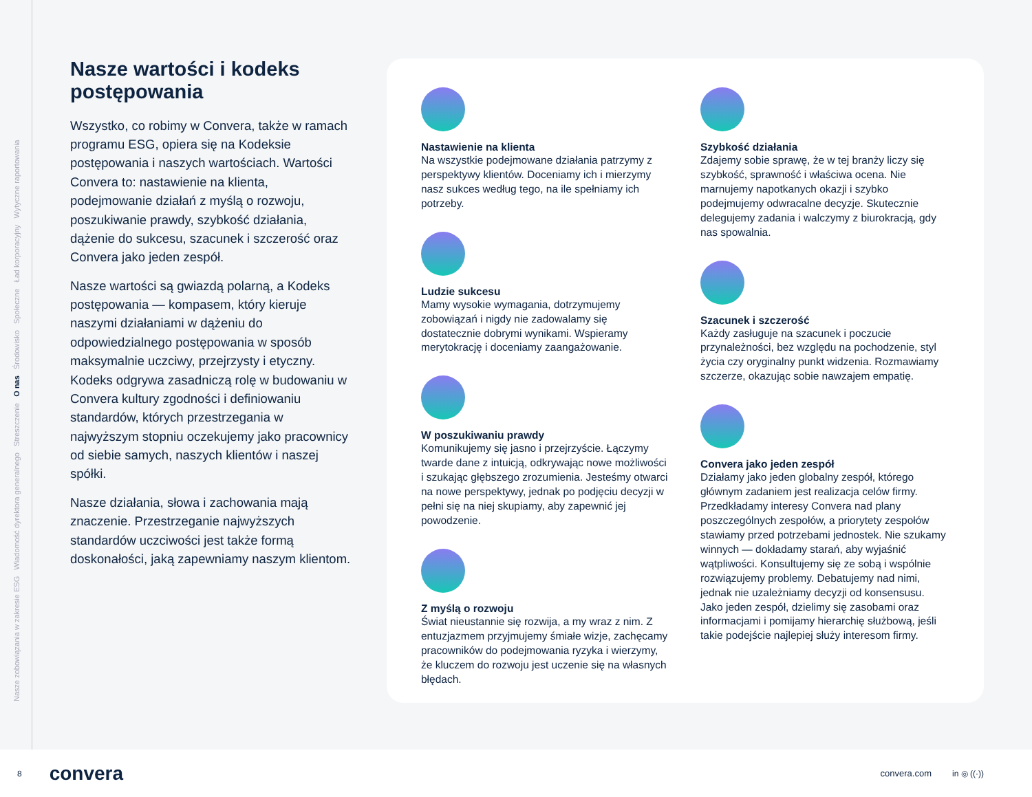Nasze zobowiązania w zakresie ESG Wiadomość dyrektora generalnego Streszczenie O nas Środowisko Społeczne Ład korporacyjny Wytyczne raportowania
Nasze wartości i kodeks postępowania
Wszystko, co robimy w Convera, także w ramach programu ESG, opiera się na Kodeksie postępowania i naszych wartościach. Wartości Convera to: nastawienie na klienta, podejmowanie działań z myślą o rozwoju, poszukiwanie prawdy, szybkość działania, dążenie do sukcesu, szacunek i szczerość oraz Convera jako jeden zespół.
Nasze wartości są gwiazdą polarną, a Kodeks postępowania — kompasem, który kieruje naszymi działaniami w dążeniu do odpowiedzialnego postępowania w sposób maksymalnie uczciwy, przejrzysty i etyczny. Kodeks odgrywa zasadniczą rolę w budowaniu w Convera kultury zgodności i definiowaniu standardów, których przestrzegania w najwyższym stopniu oczekujemy jako pracownicy od siebie samych, naszych klientów i naszej spółki.
Nasze działania, słowa i zachowania mają znaczenie. Przestrzeganie najwyższych standardów uczciwości jest także formą doskonałości, jaką zapewniamy naszym klientom.
Nastawienie na klienta
Na wszystkie podejmowane działania patrzymy z perspektywy klientów. Doceniamy ich i mierzymy nasz sukces według tego, na ile spełniamy ich potrzeby.
Ludzie sukcesu
Mamy wysokie wymagania, dotrzymujemy zobowiązań i nigdy nie zadowalamy się dostatecznie dobrymi wynikami. Wspieramy merytokrację i doceniamy zaangażowanie.
W poszukiwaniu prawdy
Komunikujemy się jasno i przejrzyście. Łączymy twarde dane z intuicją, odkrywając nowe możliwości i szukając głębszego zrozumienia. Jesteśmy otwarci na nowe perspektywy, jednak po podjęciu decyzji w pełni się na niej skupiamy, aby zapewnić jej powodzenie.
Z myślą o rozwoju
Świat nieustannie się rozwija, a my wraz z nim. Z entuzjazmem przyjmujemy śmiałe wizje, zachęcamy pracowników do podejmowania ryzyka i wierzymy, że kluczem do rozwoju jest uczenie się na własnych błędach.
Szybkość działania
Zdajemy sobie sprawę, że w tej branży liczy się szybkość, sprawność i właściwa ocena. Nie marnujemy napotkanych okazji i szybko podejmujemy odwracalne decyzje. Skutecznie delegujemy zadania i walczymy z biurokracją, gdy nas spowalnia.
Szacunek i szczerość
Każdy zasługuje na szacunek i poczucie przynależności, bez względu na pochodzenie, styl życia czy oryginalny punkt widzenia. Rozmawiamy szczerze, okazując sobie nawzajem empatię.
Convera jako jeden zespół
Działamy jako jeden globalny zespół, którego głównym zadaniem jest realizacja celów firmy. Przedkładamy interesy Convera nad plany poszczególnych zespołów, a priorytety zespołów stawiamy przed potrzebami jednostek. Nie szukamy winnych — dokładamy starań, aby wyjaśnić wątpliwości. Konsultujemy się ze sobą i wspólnie rozwiązujemy problemy. Debatujemy nad nimi, jednak nie uzależniamy decyzji od konsensusu. Jako jeden zespół, dzielimy się zasobami oraz informacjami i pomijamy hierarchię służbową, jeśli takie podejście najlepiej służy interesom firmy.
8 convera convera.com in ◎ ((·))